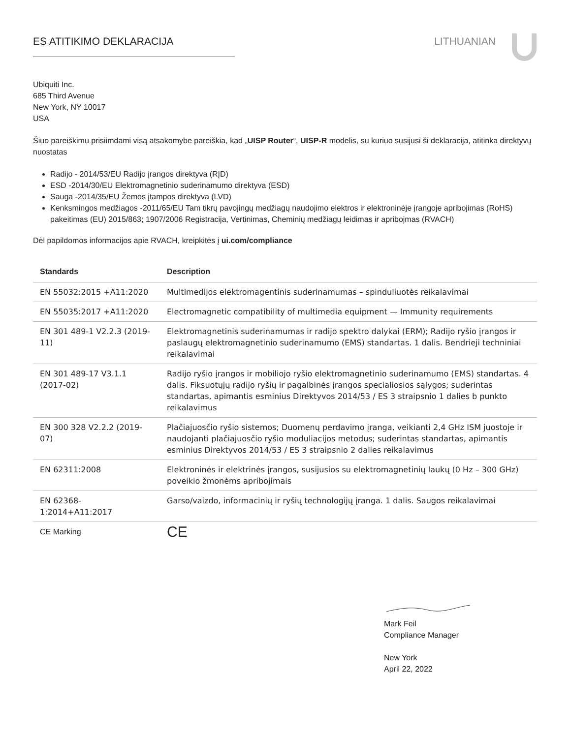ES ATITIKIMO DEKLARACIJA LITHUANIAN
Ubiquiti Inc.
685 Third Avenue
New York, NY 10017
USA
Šiuo pareiškimu prisiimdami visą atsakomybe pareiškia, kad „UISP Router“, UISP-R modelis, su kuriuo susijusi ši deklaracija, atitinka direktyvų nuostatas
Radijo - 2014/53/EU Radijo įrangos direktyva (RĮD)
ESD -2014/30/EU Elektromagnetinio suderinamumo direktyva (ESD)
Sauga -2014/35/EU Žemos įtampos direktyva (LVD)
Kenksmingos medžiagos -2011/65/EU Tam tikrų pavojingų medžiagų naudojimo elektros ir elektroninėje įrangoje apribojimas (RoHS) pakeitimas (EU) 2015/863; 1907/2006 Registracija, Vertinimas, Cheminių medžiagų leidimas ir apribojmas (RVACH)
Dėl papildomos informacijos apie RVACH, kreipkitės į ui.com/compliance
| Standards | Description |
| --- | --- |
| EN 55032:2015 +A11:2020 | Multimedijos elektromagentinis suderinamumas – spinduliuotės reikalavimai |
| EN 55035:2017 +A11:2020 | Electromagnetic compatibility of multimedia equipment — Immunity requirements |
| EN 301 489-1 V2.2.3 (2019-11) | Elektromagnetinis suderinamumas ir radijo spektro dalykai (ERM); Radijo ryšio įrangos ir paslaugų elektromagnetinio suderinamumo (EMS) standartas. 1 dalis. Bendrieji techniniai reikalavimai |
| EN 301 489-17 V3.1.1 (2017-02) | Radijo ryšio įrangos ir mobiliojo ryšio elektromagnetinio suderinamumo (EMS) standartas. 4 dalis. Fiksuotųjų radijo ryšių ir pagalbinės įrangos specialiosios sąlygos; suderintas standartas, apimantis esminius Direktyvos 2014/53 / ES 3 straipsnio 1 dalies b punkto reikalavimus |
| EN 300 328 V2.2.2 (2019-07) | Plačiajuosčio ryšio sistemos; Duomenų perdavimo įranga, veikianti 2,4 GHz ISM juostoje ir naudojanti plačiajuosčio ryšio moduliacijos metodus; suderintas standartas, apimantis esminius Direktyvos 2014/53 / ES 3 straipsnio 2 dalies reikalavimus |
| EN 62311:2008 | Elektroninės ir elektrinės įrangos, susijusios su elektromagnetinių laukų (0 Hz – 300 GHz) poveikio žmonėms apribojimais |
| EN 62368-1:2014+A11:2017 | Garso/vaizdo, informacinių ir ryšių technologijų įranga. 1 dalis. Saugos reikalavimai |
| CE Marking | CE |
Mark Feil
Compliance Manager
New York
April 22, 2022